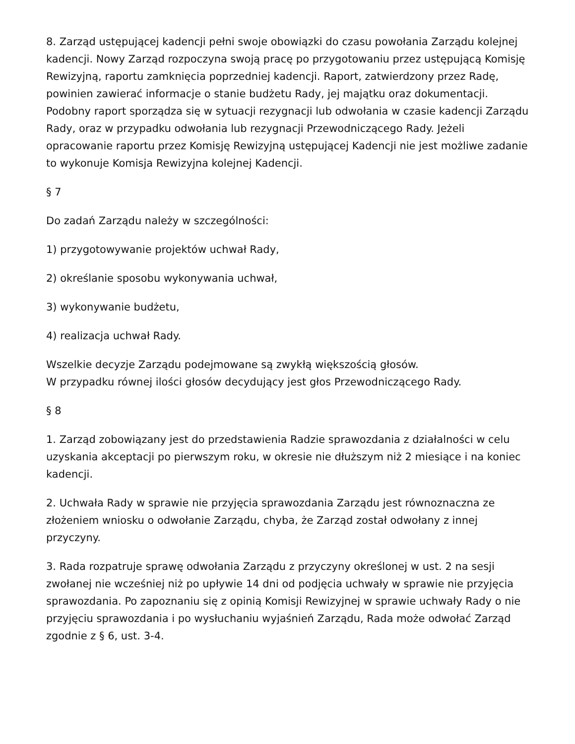8. Zarząd ustępującej kadencji pełni swoje obowiązki do czasu powołania Zarządu kolejnej kadencji. Nowy Zarząd rozpoczyna swoją pracę po przygotowaniu przez ustępującą Komisję Rewizyjną, raportu zamknięcia poprzedniej kadencji. Raport, zatwierdzony przez Radę, powinien zawierać informacje o stanie budżetu Rady, jej majątku oraz dokumentacji. Podobny raport sporządza się w sytuacji rezygnacji lub odwołania w czasie kadencji Zarządu Rady, oraz w przypadku odwołania lub rezygnacji Przewodniczącego Rady. Jeżeli opracowanie raportu przez Komisję Rewizyjną ustępującej Kadencji nie jest możliwe zadanie to wykonuje Komisja Rewizyjna kolejnej Kadencji.
§ 7
Do zadań Zarządu należy w szczególności:
1) przygotowywanie projektów uchwał Rady,
2) określanie sposobu wykonywania uchwał,
3) wykonywanie budżetu,
4) realizacja uchwał Rady.
Wszelkie decyzje Zarządu podejmowane są zwykłą większością głosów.
W przypadku równej ilości głosów decydujący jest głos Przewodniczącego Rady.
§ 8
1. Zarząd zobowiązany jest do przedstawienia Radzie sprawozdania z działalności w celu uzyskania akceptacji po pierwszym roku, w okresie nie dłuższym niż 2 miesiące i na koniec kadencji.
2. Uchwała Rady w sprawie nie przyjęcia sprawozdania Zarządu jest równoznaczna ze złożeniem wniosku o odwołanie Zarządu, chyba, że Zarząd został odwołany z innej przyczyny.
3. Rada rozpatruje sprawę odwołania Zarządu z przyczyny określonej w ust. 2 na sesji zwołanej nie wcześniej niż po upływie 14 dni od podjęcia uchwały w sprawie nie przyjęcia sprawozdania. Po zapoznaniu się z opinią Komisji Rewizyjnej w sprawie uchwały Rady o nie przyjęciu sprawozdania i po wysłuchaniu wyjaśnień Zarządu, Rada może odwołać Zarząd zgodnie z § 6, ust. 3-4.